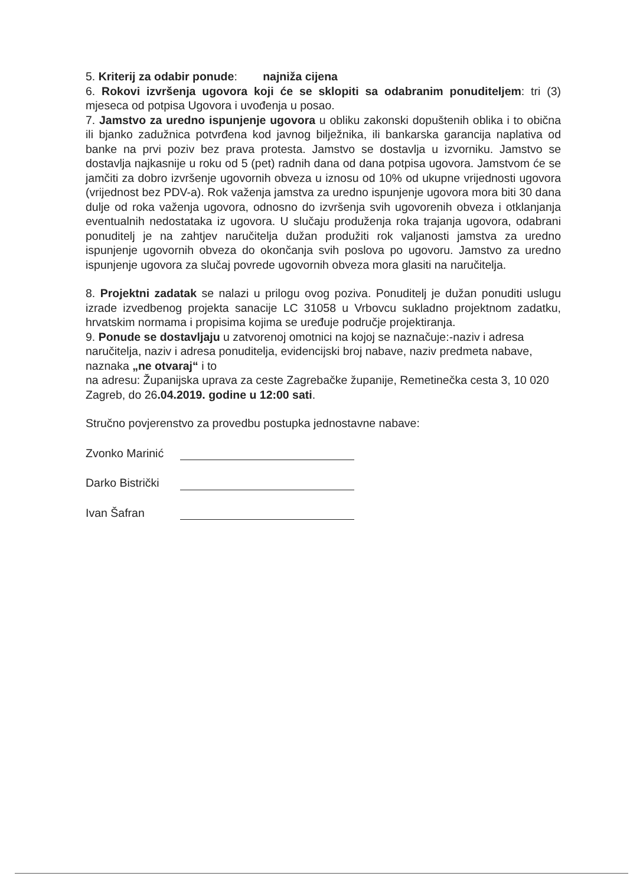5. Kriterij za odabir ponude: najniža cijena
6. Rokovi izvršenja ugovora koji će se sklopiti sa odabranim ponuditeljem: tri (3) mjeseca od potpisa Ugovora i uvođenja u posao.
7. Jamstvo za uredno ispunjenje ugovora u obliku zakonski dopuštenih oblika i to obična ili bjanko zadužnica potvrđena kod javnog bilježnika, ili bankarska garancija naplativa od banke na prvi poziv bez prava protesta. Jamstvo se dostavlja u izvorniku. Jamstvo se dostavlja najkasnije u roku od 5 (pet) radnih dana od dana potpisa ugovora. Jamstvom će se jamčiti za dobro izvršenje ugovornih obveza u iznosu od 10% od ukupne vrijednosti ugovora (vrijednost bez PDV-a). Rok važenja jamstva za uredno ispunjenje ugovora mora biti 30 dana dulje od roka važenja ugovora, odnosno do izvršenja svih ugovorenih obveza i otklanjanja eventualnih nedostataka iz ugovora. U slučaju produženja roka trajanja ugovora, odabrani ponuditelj je na zahtjev naručitelja dužan produžiti rok valjanosti jamstva za uredno ispunjenje ugovornih obveza do okončanja svih poslova po ugovoru. Jamstvo za uredno ispunjenje ugovora za slučaj povrede ugovornih obveza mora glasiti na naručitelja.
8. Projektni zadatak se nalazi u prilogu ovog poziva. Ponuditelj je dužan ponuditi uslugu izrade izvedbenog projekta sanacije LC 31058 u Vrbovcu sukladno projektnom zadatku, hrvatskim normama i propisima kojima se uređuje područje projektiranja.
9. Ponude se dostavljaju u zatvorenoj omotnici na kojoj se naznačuje:-naziv i adresa naručitelja, naziv i adresa ponuditelja, evidencijski broj nabave, naziv predmeta nabave, naznaka „ne otvaraj“ i to
na adresu: Županijska uprava za ceste Zagrebačke županije, Remetinečka cesta 3, 10 020 Zagreb, do 26.04.2019. godine u 12:00 sati.
Stručno povjerenstvo za provedbu postupka jednostavne nabave:
Zvonko Marinić
Darko Bistrički
Ivan Šafran